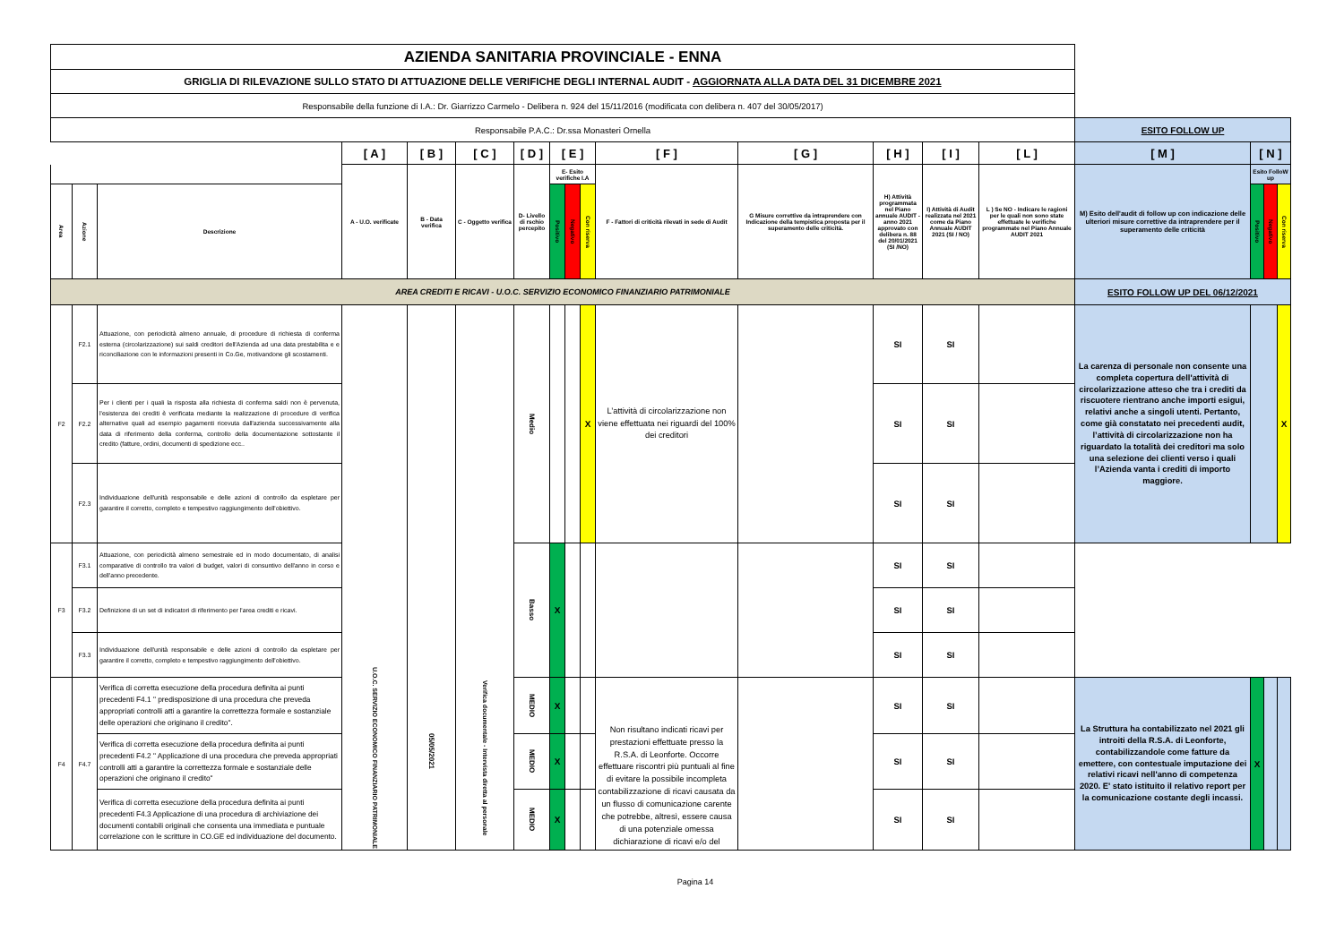| AZIENDA SANITARIA PROVINCIALE - ENNA | | | | | | | | | | | | | | | | | | |
| GRIGLIA DI RILEVAZIONE SULLO STATO DI ATTUAZIONE DELLE VERIFICHE DEGLI INTERNAL AUDIT - AGGIORNATA ALLA DATA DEL 31 DICEMBRE 2021 | | | | | | | | | | | | | | | | | | |
| Responsabile della funzione di I.A.: Dr. Giarrizzo Carmelo - Delibera n. 924 del 15/11/2016 (modificata con delibera n. 407 del 30/05/2017) | | | | | | | | | | | | | | | | | | |
| Responsabile P.A.C.: Dr.ssa Monasteri Ornella | | | | | | | | | | | | | | | ESITO FOLLOW UP | | | |
| | | | [ A ] | [ B ] | [ C ] | [ D ] | [ E ] | | | [ F ] | [ G ] | [ H ] | [ I ] | [ L ] | [ M ] | [ N ] | | |
| | | | A - U.O. verificate | B - Data verifica | C - Oggetto verifica | D- Livello di rschio percepito | E- Esito verifiche I.A | | | F - Fattori di criticità rilevati in sede di Audit | G Misure correttive da intraprendere con Indicazione della tempistica proposta per il superamento delle criticità. | H) Attività programmata nel Piano annuale AUDIT - anno 2021 approvato con delibera n. 88 del 20/01/2021 (SI /NO) | I) Attività di Audit realizzata nel 2021 come da Piano Annuale AUDIT 2021 (SI / NO) | L ) Se NO - Indicare le ragioni per le quali non sono state effettuate le verifiche programmate nel Piano Annuale AUDIT 2021 | M) Esito dell'audit di follow up con indicazione delle ulteriori misure correttive da intraprendere per il superamento delle criticità | Esito FolloW up | | |
| Area | Azione | Descrizione | | | | | Positivo | Negativo | Con riserva | | | | | | | Positivo | Negativo | Con riserva |
| AREA CREDITI E RICAVI - U.O.C. SERVIZIO ECONOMICO FINANZIARIO PATRIMONIALE | | | | | | | | | | | | | | | ESITO FOLLOW UP DEL 06/12/2021 | | | |
| F2 | F2.1 | Attuazione, con periodicità almeno annuale, di procedure di richiesta di conferma esterna (circolarizzazione) sui saldi creditori dell'Azienda ad una data prestabilita e e riconciliazione con le informazioni presenti in Co.Ge, motivandone gli scostamenti. | U.O.C. SERVIZIO ECONOMICO FINANZIARIO PATRIMONIALE | 05/05/2021 | Verifica documentale - Intervista diretta al personale | Medio | | | X | L’attività di circolarizzazione non viene effettuata nei riguardi del 100% dei creditori | | SI | SI | | La carenza di personale non consente una completa copertura dell'attività di circolarizzazione atteso che tra i crediti da riscuotere rientrano anche importi esigui, relativi anche a singoli utenti. Pertanto, come già constatato nei precedenti audit, l’attività di circolarizzazione non ha riguardato la totalità dei creditori ma solo una selezione dei clienti verso i quali l’Azienda vanta i crediti di importo maggiore. | | | X |
| | F2.2 | Per i clienti per i quali la risposta alla richiesta di conferma saldi non è pervenuta, l'esistenza dei crediti è verificata mediante la realizzazione di procedure di verifica alternative quali ad esempio pagamenti ricevuta dall'azienda successivamente alla data di riferimento della conferma, controllo della documentazione sottostante il credito (fatture, ordini, documenti di spedizione ecc.. | | | | | | | | | | SI | SI | | | | | |
| | F2.3 | Individuazione dell'unità responsabile e delle azioni di controllo da espletare per garantire il corretto, completo e tempestivo raggiungimento dell'obiettivo. | | | | | | | | | | SI | SI | | | | | |
| F3 | F3.1 | Attuazione, con periodicità almeno semestrale ed in modo documentato, di analisi comparative di controllo tra valori di budget, valori di consuntivo dell'anno in corso e dell'anno precedente. | | | | Basso | X | | | | | SI | SI | | | | | |
| | F3.2 | Definizione di un set di indicatori di riferimento per l'area crediti e ricavi. | | | | | | | | | | SI | SI | | | | | |
| | F3.3 | Individuazione dell'unità responsabile e delle azioni di controllo da espletare per garantire il corretto, completo e tempestivo raggiungimento dell'obiettivo. | | | | | | | | | | SI | SI | | | | | |
| F4 | F4.7 | Verifica di corretta esecuzione della procedura definita ai punti precedenti F4.1 " predisposizione di una procedura che preveda appropriati controlli atti a garantire la correttezza formale e sostanziale delle operazioni che originano il credito". | | | | MEDIO | X | | | Non risultano indicati ricavi per prestazioni effettuate presso la R.S.A. di Leonforte. Occorre effettuare riscontri più puntuali al fine di evitare la possibile incompleta contabilizzazione di ricavi causata da un flusso di comunicazione carente che potrebbe, altresì, essere causa di una potenziale omessa dichiarazione di ricavi e/o del | | SI | SI | | La Struttura ha contabilizzato nel 2021 gli introiti della R.S.A. di Leonforte, contabilizzandole come fatture da emettere, con contestuale imputazione dei relativi ricavi nell'anno di competenza 2020. E' stato istituito il relativo report per la comunicazione costante degli incassi. | X | | |
| | | Verifica di corretta esecuzione della procedura definita ai punti precedenti F4.2 " Applicazione di una procedura che preveda appropriati controlli atti a garantire la correttezza formale e sostanziale delle operazioni che originano il credito" | | | | MEDIO | X | | | | | SI | SI | | | | | |
| | | Verifica di corretta esecuzione della procedura definita ai punti precedenti F4.3 Applicazione di una procedura di archiviazione dei documenti contabili originali che consenta una immediata e puntuale correlazione con le scritture in CO.GE ed individuazione del documento. | | | | MEDIO | X | | | | | SI | SI | | | | | |
Pagina 14